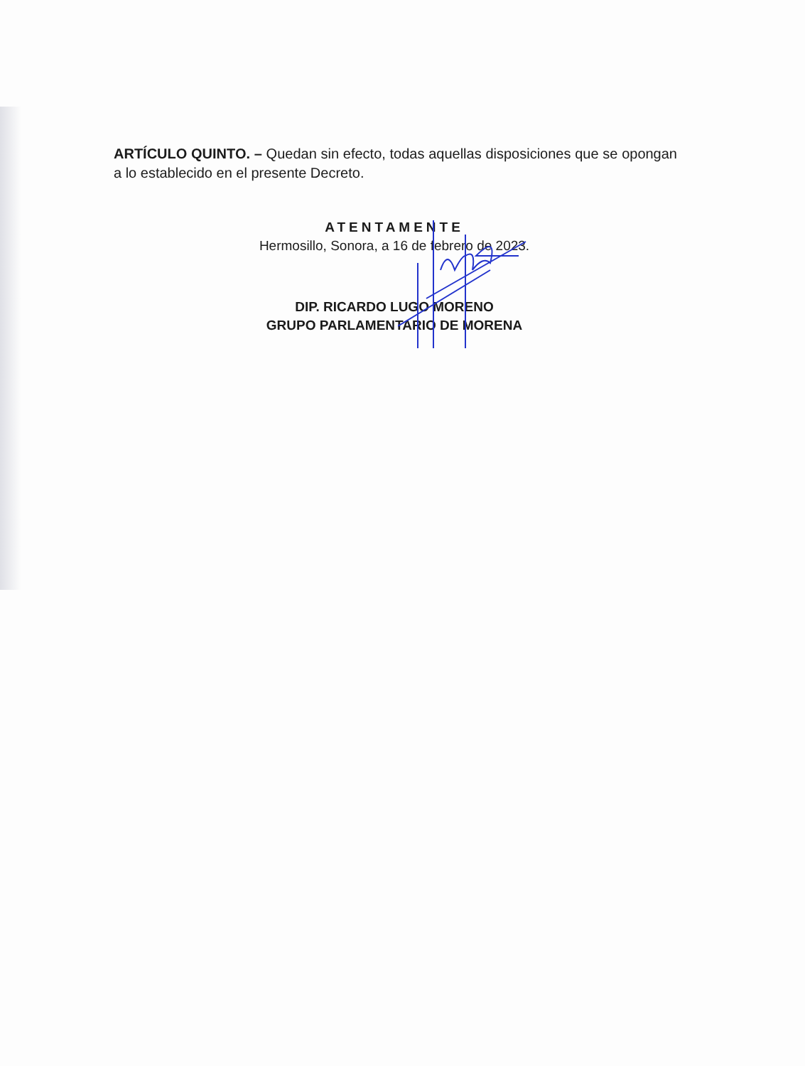ARTÍCULO QUINTO. – Quedan sin efecto, todas aquellas disposiciones que se opongan a lo establecido en el presente Decreto.
ATENTAMENTE
Hermosillo, Sonora, a 16 de febrero de 2023.
DIP. RICARDO LUGO MORENO
GRUPO PARLAMENTARIO DE MORENA